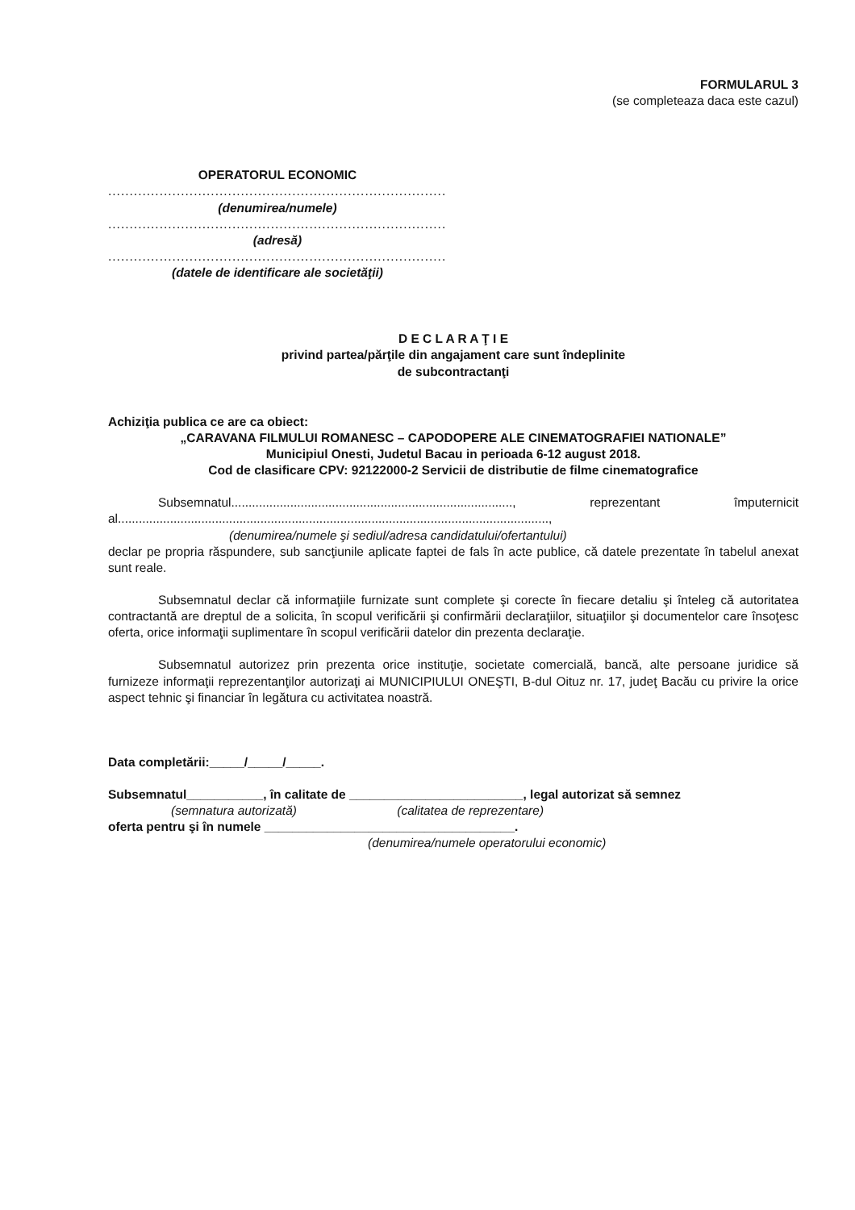FORMULARUL 3
(se completeaza daca este cazul)
OPERATORUL ECONOMIC
...........................................................................................
(denumirea/numele)
...........................................................................................
(adresă)
...........................................................................................
(datele de identificare ale societăţii)
D E C L A R A Ţ I E
privind partea/părţile din angajament care sunt îndeplinite
de subcontractanţi
Achiziţia publica ce are ca obiect:
„CARAVANA FILMULUI ROMANESC – CAPODOPERE ALE CINEMATOGRAFIEI NATIONALE”
Municipiul Onesti, Judetul Bacau in perioada 6-12 august 2018.
Cod de clasificare CPV: 92122000-2 Servicii de distributie de filme cinematografice
Subsemnatul................................................................................., reprezentant împuternicit al............................................................................................................................,
(denumirea/numele şi sediul/adresa candidatului/ofertantului)
declar pe propria răspundere, sub sancţiunile aplicate faptei de fals în acte publice, că datele prezentate în tabelul anexat sunt reale.
Subsemnatul declar că informaţiile furnizate sunt complete şi corecte în fiecare detaliu şi înteleg că autoritatea contractantă are dreptul de a solicita, în scopul verificării şi confirmării declaraţiilor, situaţiilor şi documentelor care însoţesc oferta, orice informaţii suplimentare în scopul verificării datelor din prezenta declaraţie.
Subsemnatul autorizez prin prezenta orice instituţie, societate comercială, bancă, alte persoane juridice să furnizeze informaţii reprezentanţilor autorizaţi ai MUNICIPIULUI ONEŞTI, B-dul Oituz nr. 17, judeţ Bacău cu privire la orice aspect tehnic şi financiar în legătura cu activitatea noastră.
Data completării:_____/_____/_____.
Subsemnatul___________, în calitate de _________________________, legal autorizat să semnez
(semnatura autorizată) (calitatea de reprezentare)
oferta pentru şi în numele ____________________________________.
(denumirea/numele operatorului economic)